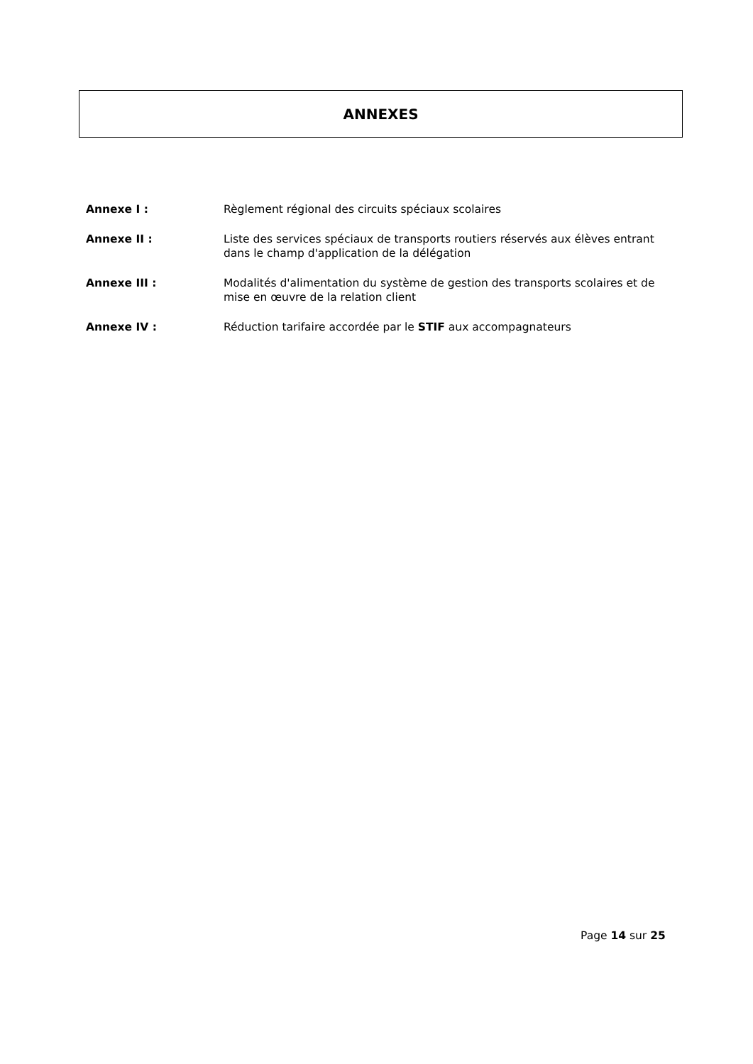ANNEXES
Annexe I : Règlement régional des circuits spéciaux scolaires
Annexe II : Liste des services spéciaux de transports routiers réservés aux élèves entrant dans le champ d'application de la délégation
Annexe III : Modalités d'alimentation du système de gestion des transports scolaires et de mise en œuvre de la relation client
Annexe IV : Réduction tarifaire accordée par le STIF aux accompagnateurs
Page 14 sur 25